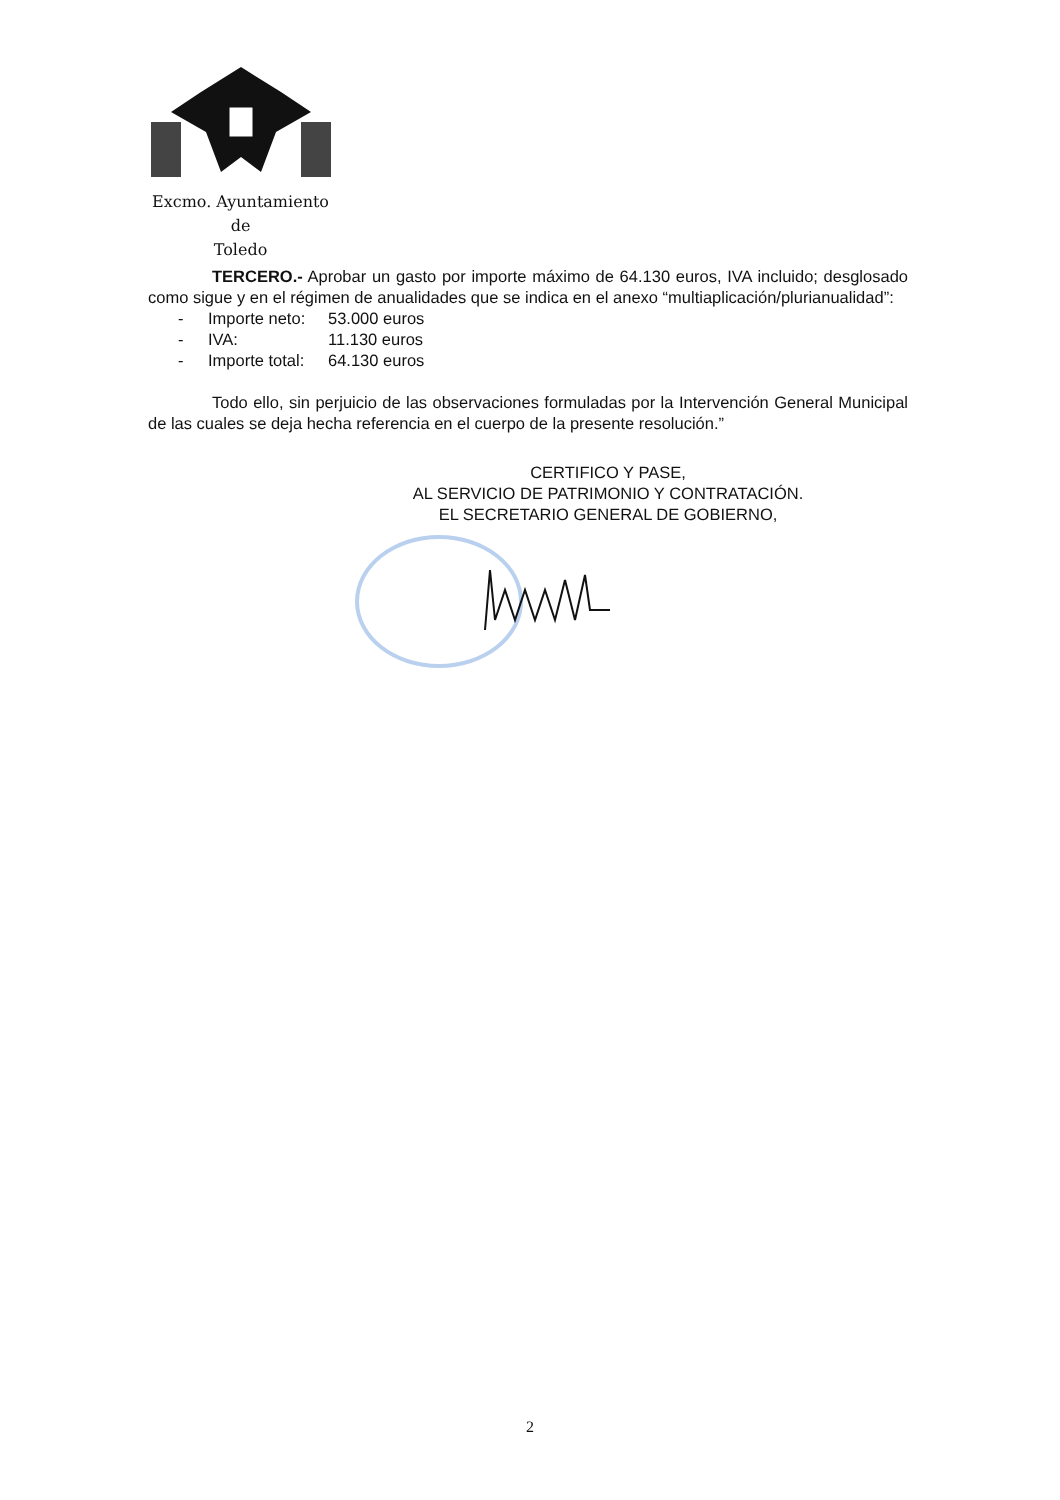Excmo. Ayuntamiento
de
Toledo
TERCERO.- Aprobar un gasto por importe máximo de 64.130 euros, IVA incluido; desglosado como sigue y en el régimen de anualidades que se indica en el anexo “multiaplicación/plurianualidad”:
- Importe neto: 53.000 euros
- IVA: 11.130 euros
- Importe total: 64.130 euros
Todo ello, sin perjuicio de las observaciones formuladas por la Intervención General Municipal de las cuales se deja hecha referencia en el cuerpo de la presente resolución.”
CERTIFICO Y PASE,
AL SERVICIO DE PATRIMONIO Y CONTRATACIÓN.
EL SECRETARIO GENERAL DE GOBIERNO,
2